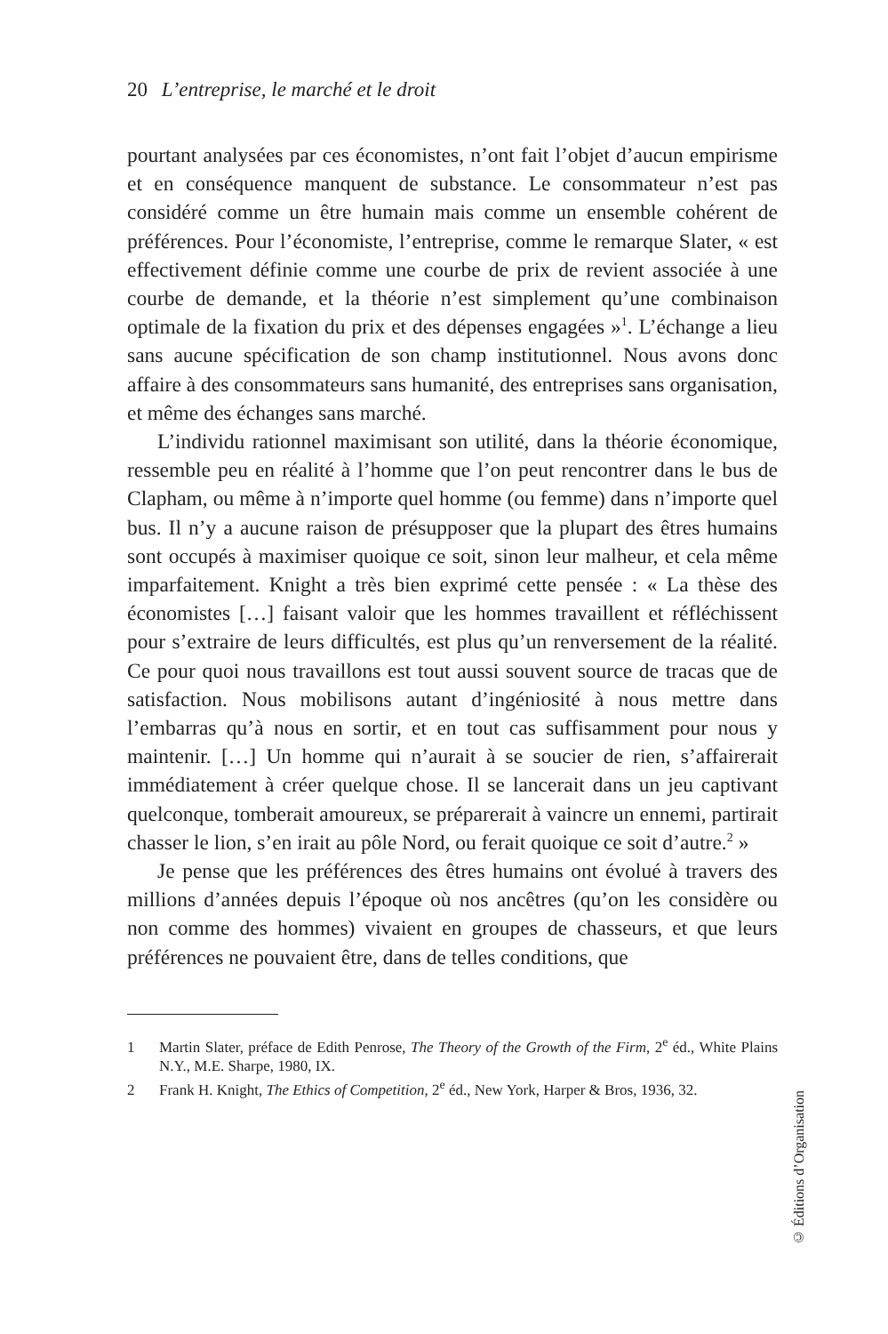20 L’entreprise, le marché et le droit
pourtant analysées par ces économistes, n’ont fait l’objet d’aucun empirisme et en conséquence manquent de substance. Le consommateur n’est pas considéré comme un être humain mais comme un ensemble cohérent de préférences. Pour l’économiste, l’entreprise, comme le remarque Slater, « est effectivement définie comme une courbe de prix de revient associée à une courbe de demande, et la théorie n’est simplement qu’une combinaison optimale de la fixation du prix et des dépenses engagées »<sup>1</sup>. L’échange a lieu sans aucune spécification de son champ institutionnel. Nous avons donc affaire à des consommateurs sans humanité, des entreprises sans organisation, et même des échanges sans marché.
L’individu rationnel maximisant son utilité, dans la théorie économique, ressemble peu en réalité à l’homme que l’on peut rencontrer dans le bus de Clapham, ou même à n’importe quel homme (ou femme) dans n’importe quel bus. Il n’y a aucune raison de présupposer que la plupart des êtres humains sont occupés à maximiser quoique ce soit, sinon leur malheur, et cela même imparfaitement. Knight a très bien exprimé cette pensée : « La thèse des économistes […] faisant valoir que les hommes travaillent et réfléchissent pour s’extraire de leurs difficultés, est plus qu’un renversement de la réalité. Ce pour quoi nous travaillons est tout aussi souvent source de tracas que de satisfaction. Nous mobilisons autant d’ingéniosité à nous mettre dans l’embarras qu’à nous en sortir, et en tout cas suffisamment pour nous y maintenir. […] Un homme qui n’aurait à se soucier de rien, s’affairerait immédiatement à créer quelque chose. Il se lancerait dans un jeu captivant quelconque, tomberait amoureux, se préparerait à vaincre un ennemi, partirait chasser le lion, s’en irait au pôle Nord, ou ferait quoique ce soit d’autre.<sup>2</sup> »
Je pense que les préférences des êtres humains ont évolué à travers des millions d’années depuis l’époque où nos ancêtres (qu’on les considère ou non comme des hommes) vivaient en groupes de chasseurs, et que leurs préférences ne pouvaient être, dans de telles conditions, que
1 Martin Slater, préface de Edith Penrose, The Theory of the Growth of the Firm, 2<sup>e</sup> éd., White Plains N.Y., M.E. Sharpe, 1980, IX.
2 Frank H. Knight, The Ethics of Competition, 2<sup>e</sup> éd., New York, Harper & Bros, 1936, 32.
© Éditions d’Organisation